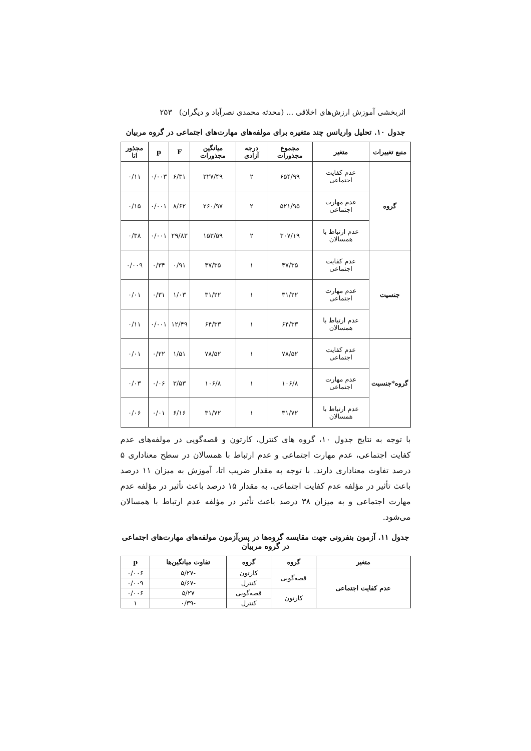اثربخشی آموزش ارزش‌های اخلاقی ... (محدثه محمدی نصرآباد و دیگران) ۲۵۳
جدول ۱۰. تحلیل واریانس چند متغیره برای مولفه‌های مهارت‌های اجتماعی در گروه مربیان
| منبع تغییرات | متغیر | مجموع مجذورات | درجه آزادی | میانگین مجذورات | F | p | مجذور اتا |
| --- | --- | --- | --- | --- | --- | --- | --- |
| گروه | عدم کفایت اجتماعی | ۶۵۴/۹۹ | ۲ | ۳۲۷/۴۹ | ۶/۳۱ | ۰/۰۰۳ | ۰/۱۱ |
| | عدم مهارت اجتماعی | ۵۲۱/۹۵ | ۲ | ۲۶۰/۹۷ | ۸/۶۲ | ۰/۰۰۱ | ۰/۱۵ |
| | عدم ارتباط با همسالان | ۳۰۷/۱۹ | ۲ | ۱۵۳/۵۹ | ۲۹/۸۳ | ۰/۰۰۱ | ۰/۳۸ |
| جنسیت | عدم کفایت اجتماعی | ۴۷/۳۵ | ۱ | ۴۷/۳۵ | ۰/۹۱ | ۰/۳۴ | ۰/۰۰۹ |
| | عدم مهارت اجتماعی | ۳۱/۲۲ | ۱ | ۳۱/۲۲ | ۱/۰۳ | ۰/۳۱ | ۰/۰۱ |
| | عدم ارتباط با همسالان | ۶۴/۳۳ | ۱ | ۶۴/۳۳ | ۱۲/۴۹ | ۰/۰۰۱ | ۰/۱۱ |
| گروه*جنسیت | عدم کفایت اجتماعی | ۷۸/۵۲ | ۱ | ۷۸/۵۲ | ۱/۵۱ | ۰/۲۲ | ۰/۰۱ |
| | عدم مهارت اجتماعی | ۱۰۶/۸ | ۱ | ۱۰۶/۸ | ۳/۵۳ | ۰/۰۶ | ۰/۰۳ |
| | عدم ارتباط با همسالان | ۳۱/۷۲ | ۱ | ۳۱/۷۲ | ۶/۱۶ | ۰/۰۱ | ۰/۰۶ |
با توجه به نتایج جدول ۱۰، گروه های کنترل، کارتون و قصه‌گویی در مولفه‌های عدم کفایت اجتماعی، عدم مهارت اجتماعی و عدم ارتباط با همسالان در سطح معناداری ۵ درصد تفاوت معناداری دارند. با توجه به مقدار ضریب اتا، آموزش به میزان ۱۱ درصد باعث تأثیر در مؤلفه عدم کفایت اجتماعی، به مقدار ۱۵ درصد باعث تأثیر در مؤلفه عدم مهارت اجتماعی و به میزان ۳۸ درصد باعث تأثیر در مؤلفه عدم ارتباط با همسالان می‌شود.
جدول ۱۱. آزمون بنفرونی جهت مقایسه گروه‌ها در پس‌آزمون مولفه‌های مهارت‌های اجتماعی در گروه مربیان
| متغیر | گروه | گروه | تفاوت میانگین‌ها | p |
| --- | --- | --- | --- | --- |
| عدم کفایت اجتماعی | قصه‌گویی | کارتون | -۵/۲۷ | ۰/۰۰۶ |
| | | کنترل | -۵/۶۷ | ۰/۰۰۹ |
| | کارتون | قصه‌گویی | ۵/۲۷ | ۰/۰۰۶ |
| | | کنترل | -۰/۳۹ | ۱ |